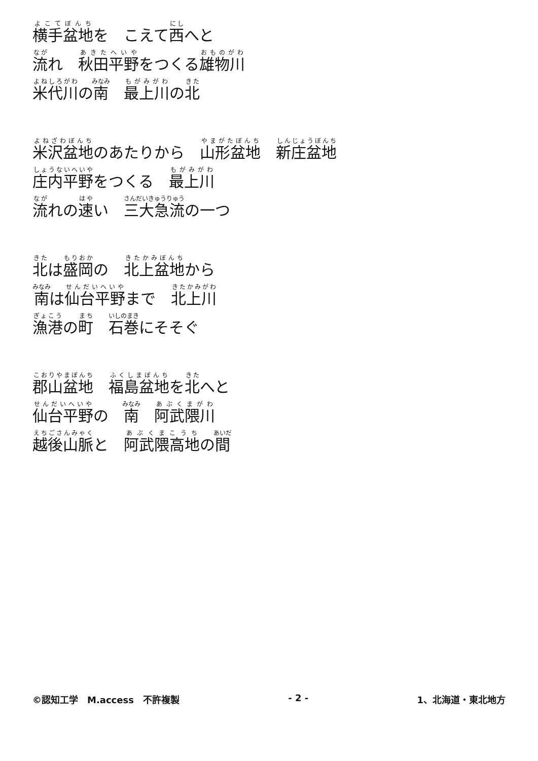横手盆地を　こえて西へと
流れ　秋田平野をつくる雄物川
米代川の南　最上川の北
米沢盆地のあたりから　山形盆地　新庄盆地
庄内平野をつくる　最上川
流れの速い　三大急流の一つ
北は盛岡の　北上盆地から
南は仙台平野まで　北上川
漁港の町　石巻にそそぐ
郡山盆地　福島盆地を北へと
仙台平野の　南　阿武隈川
越後山脈と　阿武隈高地の間
©認知工学　M.access　不許複製 - 2 - 1、北海道・東北地方